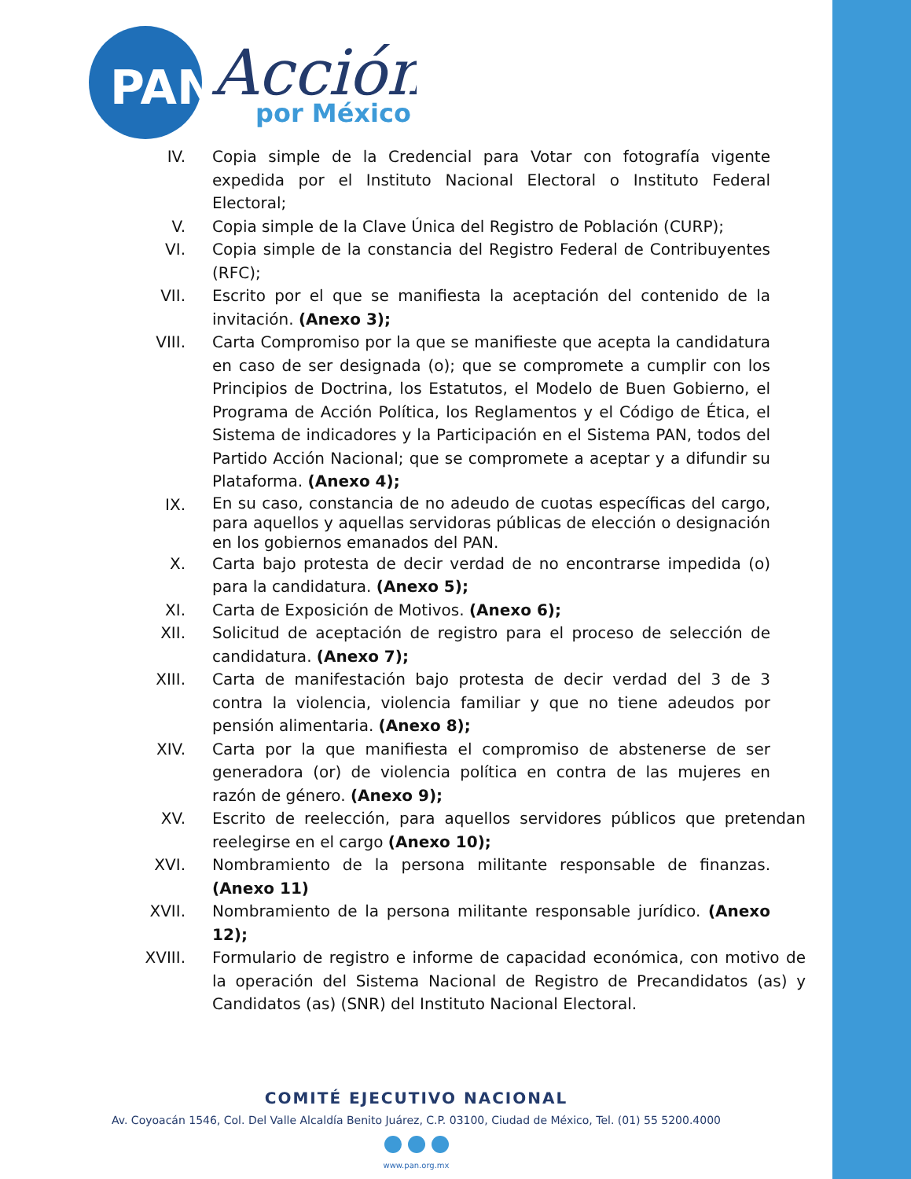PAN
Acción
por México
IV. Copia simple de la Credencial para Votar con fotografía vigente expedida por el Instituto Nacional Electoral o Instituto Federal Electoral;
V. Copia simple de la Clave Única del Registro de Población (CURP);
VI. Copia simple de la constancia del Registro Federal de Contribuyentes (RFC);
VII. Escrito por el que se manifiesta la aceptación del contenido de la invitación. (Anexo 3);
VIII.
Carta Compromiso por la que se manifieste que acepta la candidatura en caso de ser designada (o); que se compromete a cumplir con los Principios de Doctrina, los Estatutos, el Modelo de Buen Gobierno, el Programa de Acción Política, los Reglamentos y el Código de Ética, el Sistema de indicadores y la Participación en el Sistema PAN, todos del Partido Acción Nacional; que se compromete a aceptar y a difundir su Plataforma. (Anexo 4);
IX.
En su caso, constancia de no adeudo de cuotas específicas del cargo, para aquellos y aquellas servidoras públicas de elección o designación en los gobiernos emanados del PAN.
X. Carta bajo protesta de decir verdad de no encontrarse impedida (o) para la candidatura. (Anexo 5);
XI. Carta de Exposición de Motivos. (Anexo 6);
XII. Solicitud de aceptación de registro para el proceso de selección de candidatura. (Anexo 7);
XIII.
Carta de manifestación bajo protesta de decir verdad del 3 de 3 contra la violencia, violencia familiar y que no tiene adeudos por pensión alimentaria. (Anexo 8);
XIV. Carta por la que manifiesta el compromiso de abstenerse de ser generadora (or) de violencia política en contra de las mujeres en razón de género. (Anexo 9);
XV. Escrito de reelección, para aquellos servidores públicos que pretendan reelegirse en el cargo (Anexo 10);
XVI. Nombramiento de la persona militante responsable de finanzas. (Anexo 11)
XVII.
Nombramiento de la persona militante responsable jurídico. (Anexo 12);
XVIII.
Formulario de registro e informe de capacidad económica, con motivo de la operación del Sistema Nacional de Registro de Precandidatos (as) y Candidatos (as) (SNR) del Instituto Nacional Electoral.
COMITÉ EJECUTIVO NACIONAL
Av. Coyoacán 1546, Col. Del Valle Alcaldía Benito Juárez, C.P. 03100, Ciudad de México, Tel. (01) 55 5200.4000
www.pan.org.mx